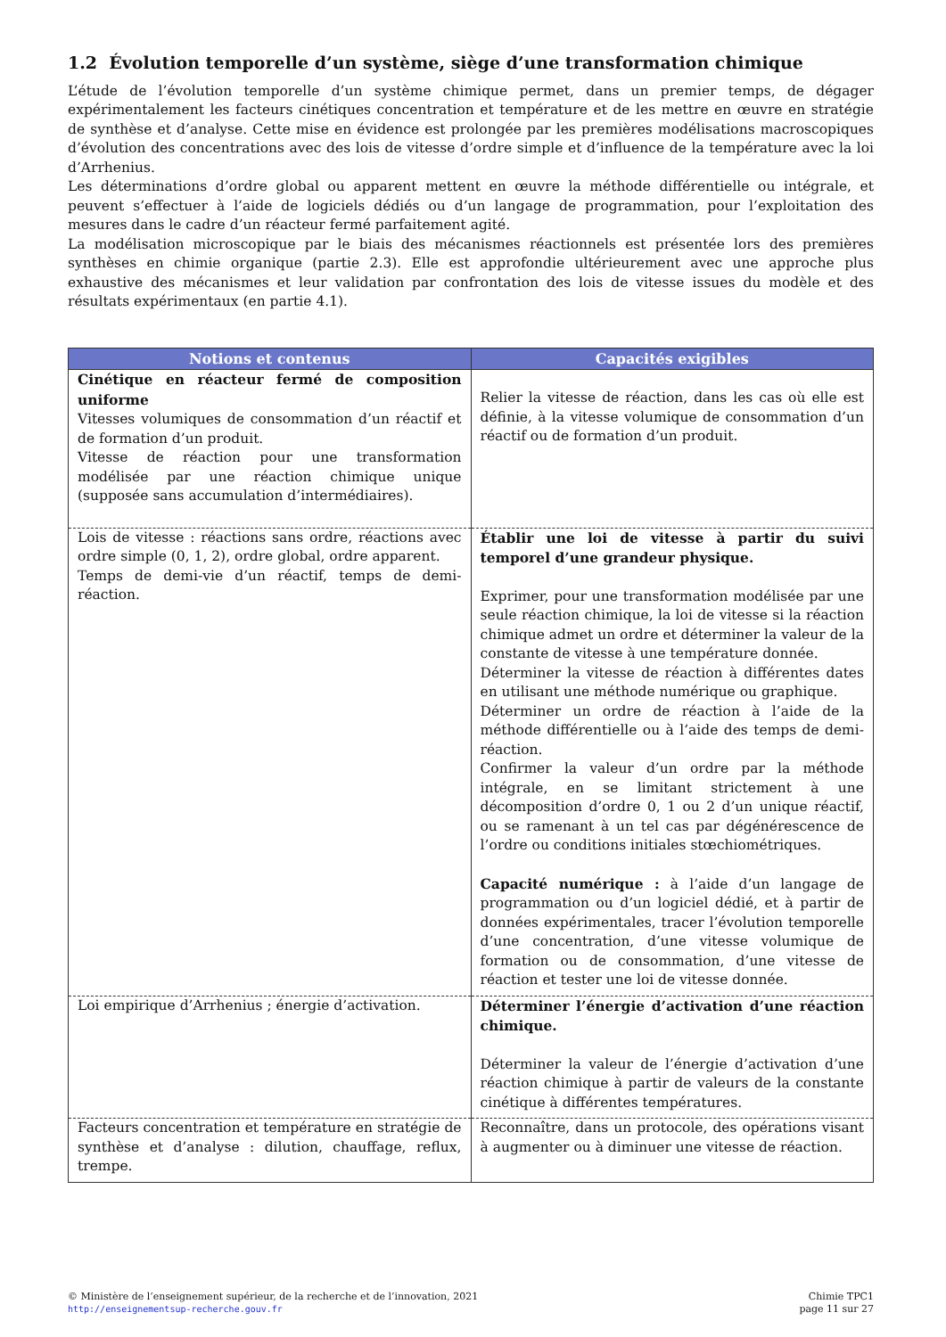1.2 Évolution temporelle d’un système, siège d’une transformation chimique
L’étude de l’évolution temporelle d’un système chimique permet, dans un premier temps, de dégager expérimentalement les facteurs cinétiques concentration et température et de les mettre en œuvre en stratégie de synthèse et d’analyse. Cette mise en évidence est prolongée par les premières modélisations macroscopiques d’évolution des concentrations avec des lois de vitesse d’ordre simple et d’influence de la température avec la loi d’Arrhenius.
Les déterminations d’ordre global ou apparent mettent en œuvre la méthode différentielle ou intégrale, et peuvent s’effectuer à l’aide de logiciels dédiés ou d’un langage de programmation, pour l’exploitation des mesures dans le cadre d’un réacteur fermé parfaitement agité.
La modélisation microscopique par le biais des mécanismes réactionnels est présentée lors des premières synthèses en chimie organique (partie 2.3). Elle est approfondie ultérieurement avec une approche plus exhaustive des mécanismes et leur validation par confrontation des lois de vitesse issues du modèle et des résultats expérimentaux (en partie 4.1).
| Notions et contenus | Capacités exigibles |
| --- | --- |
| Cinétique en réacteur fermé de composition uniforme Vitesses volumiques de consommation d’un réactif et de formation d’un produit. Vitesse de réaction pour une transformation modélisée par une réaction chimique unique (supposée sans accumulation d’intermédiaires). | Relier la vitesse de réaction, dans les cas où elle est définie, à la vitesse volumique de consommation d’un réactif ou de formation d’un produit. |
| Lois de vitesse : réactions sans ordre, réactions avec ordre simple (0, 1, 2), ordre global, ordre apparent. Temps de demi-vie d’un réactif, temps de demi-réaction. | Établir une loi de vitesse à partir du suivi temporel d’une grandeur physique. Exprimer, pour une transformation modélisée par une seule réaction chimique, la loi de vitesse si la réaction chimique admet un ordre et déterminer la valeur de la constante de vitesse à une température donnée. Déterminer la vitesse de réaction à différentes dates en utilisant une méthode numérique ou graphique. Déterminer un ordre de réaction à l’aide de la méthode différentielle ou à l’aide des temps de demi-réaction. Confirmer la valeur d’un ordre par la méthode intégrale, en se limitant strictement à une décomposition d’ordre 0, 1 ou 2 d’un unique réactif, ou se ramenant à un tel cas par dégénérescence de l’ordre ou conditions initiales stœchiométriques. Capacité numérique : à l’aide d’un langage de programmation ou d’un logiciel dédié, et à partir de données expérimentales, tracer l’évolution temporelle d’une concentration, d’une vitesse volumique de formation ou de consommation, d’une vitesse de réaction et tester une loi de vitesse donnée. |
| Loi empirique d’Arrhenius ; énergie d’activation. | Déterminer l’énergie d’activation d’une réaction chimique. Déterminer la valeur de l’énergie d’activation d’une réaction chimique à partir de valeurs de la constante cinétique à différentes températures. |
| Facteurs concentration et température en stratégie de synthèse et d’analyse : dilution, chauffage, reflux, trempe. | Reconnaître, dans un protocole, des opérations visant à augmenter ou à diminuer une vitesse de réaction. |
© Ministère de l’enseignement supérieur, de la recherche et de l’innovation, 2021
http://enseignementsup-recherche.gouv.fr
Chimie TPC1
page 11 sur 27